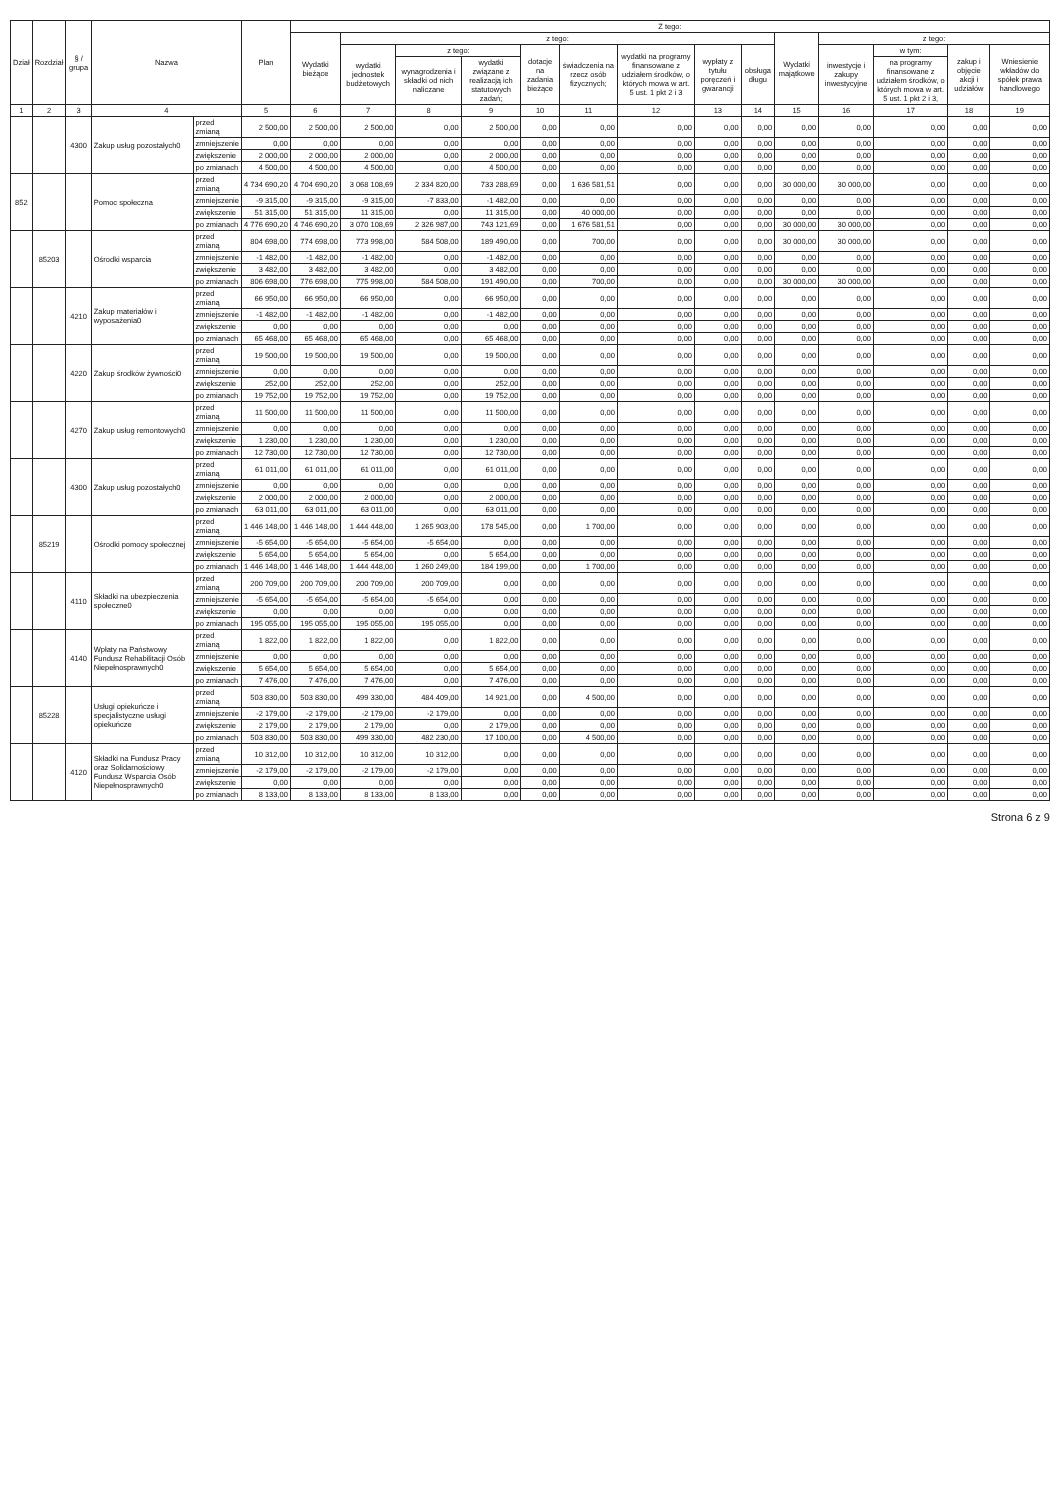| Dział | Rozdział | § / grupa | Nazwa | | Plan | Z tego: | | | | | | | | | | | | | |
| --- | --- | --- | --- | --- | --- | --- | --- | --- | --- | --- | --- | --- | --- | --- | --- | --- | --- | --- | --- |
| | | | | | | Wydatki bieżące | z tego: | | | | | | | | Wydatki majątkowe | z tego: | | | |
| | | | | | | | wydatki jednostek budżetowych | z tego: | | dotacje na zadania bieżące | świadczenia na rzecz osób fizycznych; | wydatki na programy finansowane z udziałem środków, o których mowa w art. 5 ust. 1 pkt 2 i 3 | wypłaty z tytułu poręczeń i gwarancji | obsługa długu | | inwestycje i zakupy inwestycyjne | w tym: | zakup i objęcie akcji i udziałów | Wniesienie wkładów do spółek prawa handlowego |
| | | | | | | | | wynagrodzenia i składki od nich naliczane | wydatki związane z realizacją ich statutowych zadań; | | | | | | | | na programy finansowane z udziałem środków, o których mowa w art. 5 ust. 1 pkt 2 i 3, | | |
| 1 | 2 | 3 | 4 | | 5 | 6 | 7 | 8 | 9 | 10 | 11 | 12 | 13 | 14 | 15 | 16 | 17 | 18 | 19 |
| | | 4300 | Zakup usług pozostałych0 | przed zmianą | 2 500,00 | 2 500,00 | 2 500,00 | 0,00 | 2 500,00 | 0,00 | 0,00 | 0,00 | 0,00 | 0,00 | 0,00 | 0,00 | 0,00 | 0,00 | 0,00 |
| | | | | zmniejszenie | 0,00 | 0,00 | 0,00 | 0,00 | 0,00 | 0,00 | 0,00 | 0,00 | 0,00 | 0,00 | 0,00 | 0,00 | 0,00 | 0,00 | 0,00 |
| | | | | zwiększenie | 2 000,00 | 2 000,00 | 2 000,00 | 0,00 | 2 000,00 | 0,00 | 0,00 | 0,00 | 0,00 | 0,00 | 0,00 | 0,00 | 0,00 | 0,00 | 0,00 |
| | | | | po zmianach | 4 500,00 | 4 500,00 | 4 500,00 | 0,00 | 4 500,00 | 0,00 | 0,00 | 0,00 | 0,00 | 0,00 | 0,00 | 0,00 | 0,00 | 0,00 | 0,00 |
| 852 | | | Pomoc społeczna | przed zmianą | 4 734 690,20 | 4 704 690,20 | 3 068 108,69 | 2 334 820,00 | 733 288,69 | 0,00 | 1 636 581,51 | 0,00 | 0,00 | 0,00 | 30 000,00 | 30 000,00 | 0,00 | 0,00 | 0,00 |
| | | | | zmniejszenie | -9 315,00 | -9 315,00 | -9 315,00 | -7 833,00 | -1 482,00 | 0,00 | 0,00 | 0,00 | 0,00 | 0,00 | 0,00 | 0,00 | 0,00 | 0,00 | 0,00 |
| | | | | zwiększenie | 51 315,00 | 51 315,00 | 11 315,00 | 0,00 | 11 315,00 | 0,00 | 40 000,00 | 0,00 | 0,00 | 0,00 | 0,00 | 0,00 | 0,00 | 0,00 | 0,00 |
| | | | | po zmianach | 4 776 690,20 | 4 746 690,20 | 3 070 108,69 | 2 326 987,00 | 743 121,69 | 0,00 | 1 676 581,51 | 0,00 | 0,00 | 0,00 | 30 000,00 | 30 000,00 | 0,00 | 0,00 | 0,00 |
| | 85203 | | Ośrodki wsparcia | przed zmianą | 804 698,00 | 774 698,00 | 773 998,00 | 584 508,00 | 189 490,00 | 0,00 | 700,00 | 0,00 | 0,00 | 0,00 | 30 000,00 | 30 000,00 | 0,00 | 0,00 | 0,00 |
| | | | | zmniejszenie | -1 482,00 | -1 482,00 | -1 482,00 | 0,00 | -1 482,00 | 0,00 | 0,00 | 0,00 | 0,00 | 0,00 | 0,00 | 0,00 | 0,00 | 0,00 | 0,00 |
| | | | | zwiększenie | 3 482,00 | 3 482,00 | 3 482,00 | 0,00 | 3 482,00 | 0,00 | 0,00 | 0,00 | 0,00 | 0,00 | 0,00 | 0,00 | 0,00 | 0,00 | 0,00 |
| | | | | po zmianach | 806 698,00 | 776 698,00 | 775 998,00 | 584 508,00 | 191 490,00 | 0,00 | 700,00 | 0,00 | 0,00 | 0,00 | 30 000,00 | 30 000,00 | 0,00 | 0,00 | 0,00 |
| | | 4210 | Zakup materiałów i wyposażenia0 | przed zmianą | 66 950,00 | 66 950,00 | 66 950,00 | 0,00 | 66 950,00 | 0,00 | 0,00 | 0,00 | 0,00 | 0,00 | 0,00 | 0,00 | 0,00 | 0,00 | 0,00 |
| | | | | zmniejszenie | -1 482,00 | -1 482,00 | -1 482,00 | 0,00 | -1 482,00 | 0,00 | 0,00 | 0,00 | 0,00 | 0,00 | 0,00 | 0,00 | 0,00 | 0,00 | 0,00 |
| | | | | zwiększenie | 0,00 | 0,00 | 0,00 | 0,00 | 0,00 | 0,00 | 0,00 | 0,00 | 0,00 | 0,00 | 0,00 | 0,00 | 0,00 | 0,00 | 0,00 |
| | | | | po zmianach | 65 468,00 | 65 468,00 | 65 468,00 | 0,00 | 65 468,00 | 0,00 | 0,00 | 0,00 | 0,00 | 0,00 | 0,00 | 0,00 | 0,00 | 0,00 | 0,00 |
| | | 4220 | Zakup środków żywności0 | przed zmianą | 19 500,00 | 19 500,00 | 19 500,00 | 0,00 | 19 500,00 | 0,00 | 0,00 | 0,00 | 0,00 | 0,00 | 0,00 | 0,00 | 0,00 | 0,00 | 0,00 |
| | | | | zmniejszenie | 0,00 | 0,00 | 0,00 | 0,00 | 0,00 | 0,00 | 0,00 | 0,00 | 0,00 | 0,00 | 0,00 | 0,00 | 0,00 | 0,00 | 0,00 |
| | | | | zwiększenie | 252,00 | 252,00 | 252,00 | 0,00 | 252,00 | 0,00 | 0,00 | 0,00 | 0,00 | 0,00 | 0,00 | 0,00 | 0,00 | 0,00 | 0,00 |
| | | | | po zmianach | 19 752,00 | 19 752,00 | 19 752,00 | 0,00 | 19 752,00 | 0,00 | 0,00 | 0,00 | 0,00 | 0,00 | 0,00 | 0,00 | 0,00 | 0,00 | 0,00 |
| | | 4270 | Zakup usług remontowych0 | przed zmianą | 11 500,00 | 11 500,00 | 11 500,00 | 0,00 | 11 500,00 | 0,00 | 0,00 | 0,00 | 0,00 | 0,00 | 0,00 | 0,00 | 0,00 | 0,00 | 0,00 |
| | | | | zmniejszenie | 0,00 | 0,00 | 0,00 | 0,00 | 0,00 | 0,00 | 0,00 | 0,00 | 0,00 | 0,00 | 0,00 | 0,00 | 0,00 | 0,00 | 0,00 |
| | | | | zwiększenie | 1 230,00 | 1 230,00 | 1 230,00 | 0,00 | 1 230,00 | 0,00 | 0,00 | 0,00 | 0,00 | 0,00 | 0,00 | 0,00 | 0,00 | 0,00 | 0,00 |
| | | | | po zmianach | 12 730,00 | 12 730,00 | 12 730,00 | 0,00 | 12 730,00 | 0,00 | 0,00 | 0,00 | 0,00 | 0,00 | 0,00 | 0,00 | 0,00 | 0,00 | 0,00 |
| | | 4300 | Zakup usług pozostałych0 | przed zmianą | 61 011,00 | 61 011,00 | 61 011,00 | 0,00 | 61 011,00 | 0,00 | 0,00 | 0,00 | 0,00 | 0,00 | 0,00 | 0,00 | 0,00 | 0,00 | 0,00 |
| | | | | zmniejszenie | 0,00 | 0,00 | 0,00 | 0,00 | 0,00 | 0,00 | 0,00 | 0,00 | 0,00 | 0,00 | 0,00 | 0,00 | 0,00 | 0,00 | 0,00 |
| | | | | zwiększenie | 2 000,00 | 2 000,00 | 2 000,00 | 0,00 | 2 000,00 | 0,00 | 0,00 | 0,00 | 0,00 | 0,00 | 0,00 | 0,00 | 0,00 | 0,00 | 0,00 |
| | | | | po zmianach | 63 011,00 | 63 011,00 | 63 011,00 | 0,00 | 63 011,00 | 0,00 | 0,00 | 0,00 | 0,00 | 0,00 | 0,00 | 0,00 | 0,00 | 0,00 | 0,00 |
| | 85219 | | Ośrodki pomocy społecznej | przed zmianą | 1 446 148,00 | 1 446 148,00 | 1 444 448,00 | 1 265 903,00 | 178 545,00 | 0,00 | 1 700,00 | 0,00 | 0,00 | 0,00 | 0,00 | 0,00 | 0,00 | 0,00 | 0,00 |
| | | | | zmniejszenie | -5 654,00 | -5 654,00 | -5 654,00 | -5 654,00 | 0,00 | 0,00 | 0,00 | 0,00 | 0,00 | 0,00 | 0,00 | 0,00 | 0,00 | 0,00 | 0,00 |
| | | | | zwiększenie | 5 654,00 | 5 654,00 | 5 654,00 | 0,00 | 5 654,00 | 0,00 | 0,00 | 0,00 | 0,00 | 0,00 | 0,00 | 0,00 | 0,00 | 0,00 | 0,00 |
| | | | | po zmianach | 1 446 148,00 | 1 446 148,00 | 1 444 448,00 | 1 260 249,00 | 184 199,00 | 0,00 | 1 700,00 | 0,00 | 0,00 | 0,00 | 0,00 | 0,00 | 0,00 | 0,00 | 0,00 |
| | | 4110 | Składki na ubezpieczenia społeczne0 | przed zmianą | 200 709,00 | 200 709,00 | 200 709,00 | 200 709,00 | 0,00 | 0,00 | 0,00 | 0,00 | 0,00 | 0,00 | 0,00 | 0,00 | 0,00 | 0,00 | 0,00 |
| | | | | zmniejszenie | -5 654,00 | -5 654,00 | -5 654,00 | -5 654,00 | 0,00 | 0,00 | 0,00 | 0,00 | 0,00 | 0,00 | 0,00 | 0,00 | 0,00 | 0,00 | 0,00 |
| | | | | zwiększenie | 0,00 | 0,00 | 0,00 | 0,00 | 0,00 | 0,00 | 0,00 | 0,00 | 0,00 | 0,00 | 0,00 | 0,00 | 0,00 | 0,00 | 0,00 |
| | | | | po zmianach | 195 055,00 | 195 055,00 | 195 055,00 | 195 055,00 | 0,00 | 0,00 | 0,00 | 0,00 | 0,00 | 0,00 | 0,00 | 0,00 | 0,00 | 0,00 | 0,00 |
| | | 4140 | Wpłaty na Państwowy Fundusz Rehabilitacji Osób Niepełnosprawnych0 | przed zmianą | 1 822,00 | 1 822,00 | 1 822,00 | 0,00 | 1 822,00 | 0,00 | 0,00 | 0,00 | 0,00 | 0,00 | 0,00 | 0,00 | 0,00 | 0,00 | 0,00 |
| | | | | zmniejszenie | 0,00 | 0,00 | 0,00 | 0,00 | 0,00 | 0,00 | 0,00 | 0,00 | 0,00 | 0,00 | 0,00 | 0,00 | 0,00 | 0,00 | 0,00 |
| | | | | zwiększenie | 5 654,00 | 5 654,00 | 5 654,00 | 0,00 | 5 654,00 | 0,00 | 0,00 | 0,00 | 0,00 | 0,00 | 0,00 | 0,00 | 0,00 | 0,00 | 0,00 |
| | | | | po zmianach | 7 476,00 | 7 476,00 | 7 476,00 | 0,00 | 7 476,00 | 0,00 | 0,00 | 0,00 | 0,00 | 0,00 | 0,00 | 0,00 | 0,00 | 0,00 | 0,00 |
| | 85228 | | Usługi opiekuńcze i specjalistyczne usługi opiekuńcze | przed zmianą | 503 830,00 | 503 830,00 | 499 330,00 | 484 409,00 | 14 921,00 | 0,00 | 4 500,00 | 0,00 | 0,00 | 0,00 | 0,00 | 0,00 | 0,00 | 0,00 | 0,00 |
| | | | | zmniejszenie | -2 179,00 | -2 179,00 | -2 179,00 | -2 179,00 | 0,00 | 0,00 | 0,00 | 0,00 | 0,00 | 0,00 | 0,00 | 0,00 | 0,00 | 0,00 | 0,00 |
| | | | | zwiększenie | 2 179,00 | 2 179,00 | 2 179,00 | 0,00 | 2 179,00 | 0,00 | 0,00 | 0,00 | 0,00 | 0,00 | 0,00 | 0,00 | 0,00 | 0,00 | 0,00 |
| | | | | po zmianach | 503 830,00 | 503 830,00 | 499 330,00 | 482 230,00 | 17 100,00 | 0,00 | 4 500,00 | 0,00 | 0,00 | 0,00 | 0,00 | 0,00 | 0,00 | 0,00 | 0,00 |
| | | 4120 | Składki na Fundusz Pracy oraz Solidarnościowy Fundusz Wsparcia Osób Niepełnosprawnych0 | przed zmianą | 10 312,00 | 10 312,00 | 10 312,00 | 10 312,00 | 0,00 | 0,00 | 0,00 | 0,00 | 0,00 | 0,00 | 0,00 | 0,00 | 0,00 | 0,00 | 0,00 |
| | | | | zmniejszenie | -2 179,00 | -2 179,00 | -2 179,00 | -2 179,00 | 0,00 | 0,00 | 0,00 | 0,00 | 0,00 | 0,00 | 0,00 | 0,00 | 0,00 | 0,00 | 0,00 |
| | | | | zwiększenie | 0,00 | 0,00 | 0,00 | 0,00 | 0,00 | 0,00 | 0,00 | 0,00 | 0,00 | 0,00 | 0,00 | 0,00 | 0,00 | 0,00 | 0,00 |
| | | | | po zmianach | 8 133,00 | 8 133,00 | 8 133,00 | 8 133,00 | 0,00 | 0,00 | 0,00 | 0,00 | 0,00 | 0,00 | 0,00 | 0,00 | 0,00 | 0,00 | 0,00 |
Strona 6 z 9